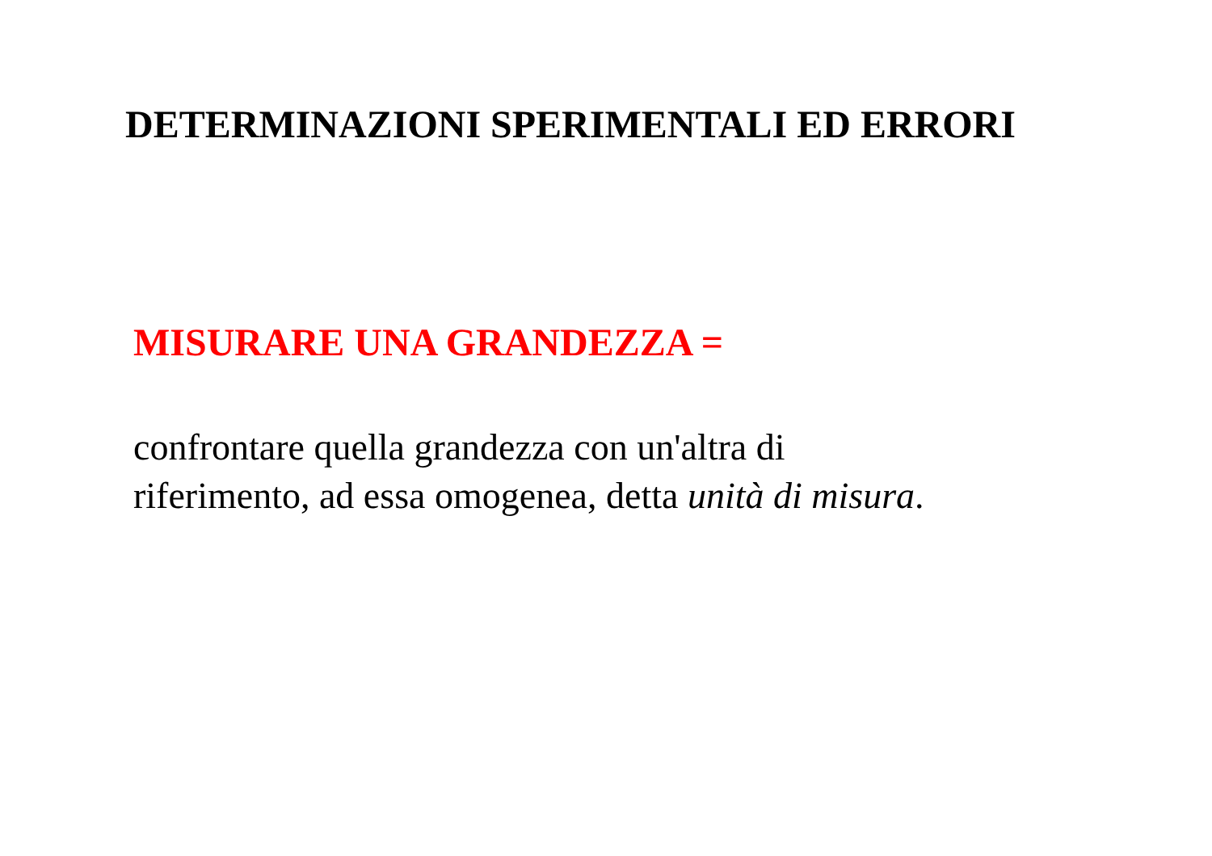DETERMINAZIONI SPERIMENTALI ED ERRORI
MISURARE UNA GRANDEZZA =
confrontare quella grandezza con un'altra di
riferimento, ad essa omogenea, detta unità di misura.